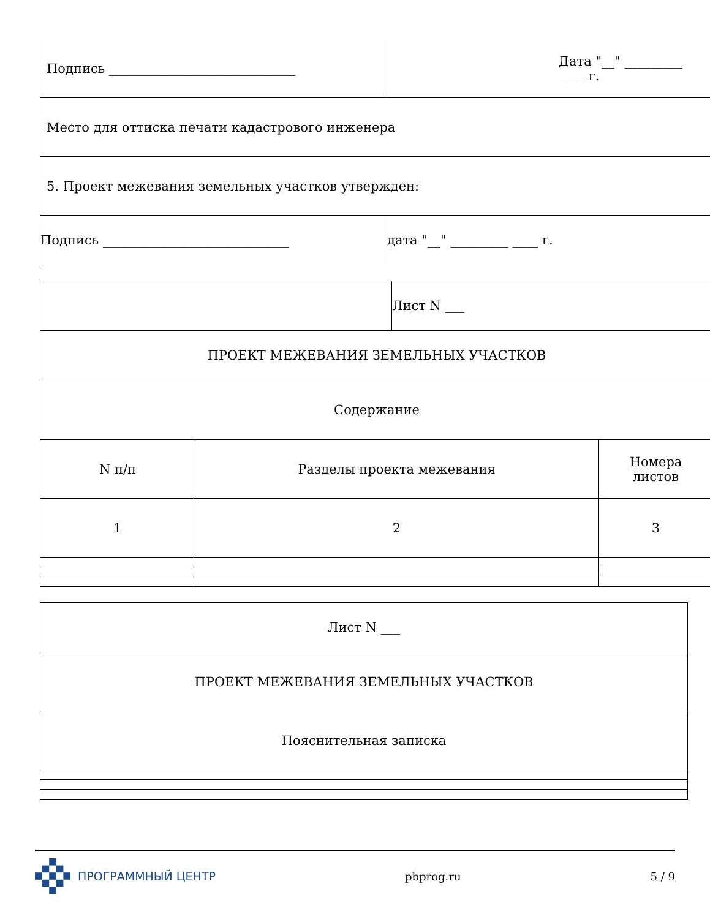| Подпись _____________________________ | Дата "__" _________ ____ г. |
| Место для оттиска печати кадастрового инженера | |
| 5. Проект межевания земельных участков утвержден: | |
| Подпись _____________________________ | дата "__" _________ ____ г. |
| | Лист N ___ |
| ПРОЕКТ МЕЖЕВАНИЯ ЗЕМЕЛЬНЫХ УЧАСТКОВ | |
| Содержание | |
| N п/п | Разделы проекта межевания | Номера листов |
| 1 | 2 | 3 |
| Лист N ___ |
| ПРОЕКТ МЕЖЕВАНИЯ ЗЕМЕЛЬНЫХ УЧАСТКОВ |
| Пояснительная записка |
ПРОГРАММНЫЙ ЦЕНТР pbprog.ru 5 / 9